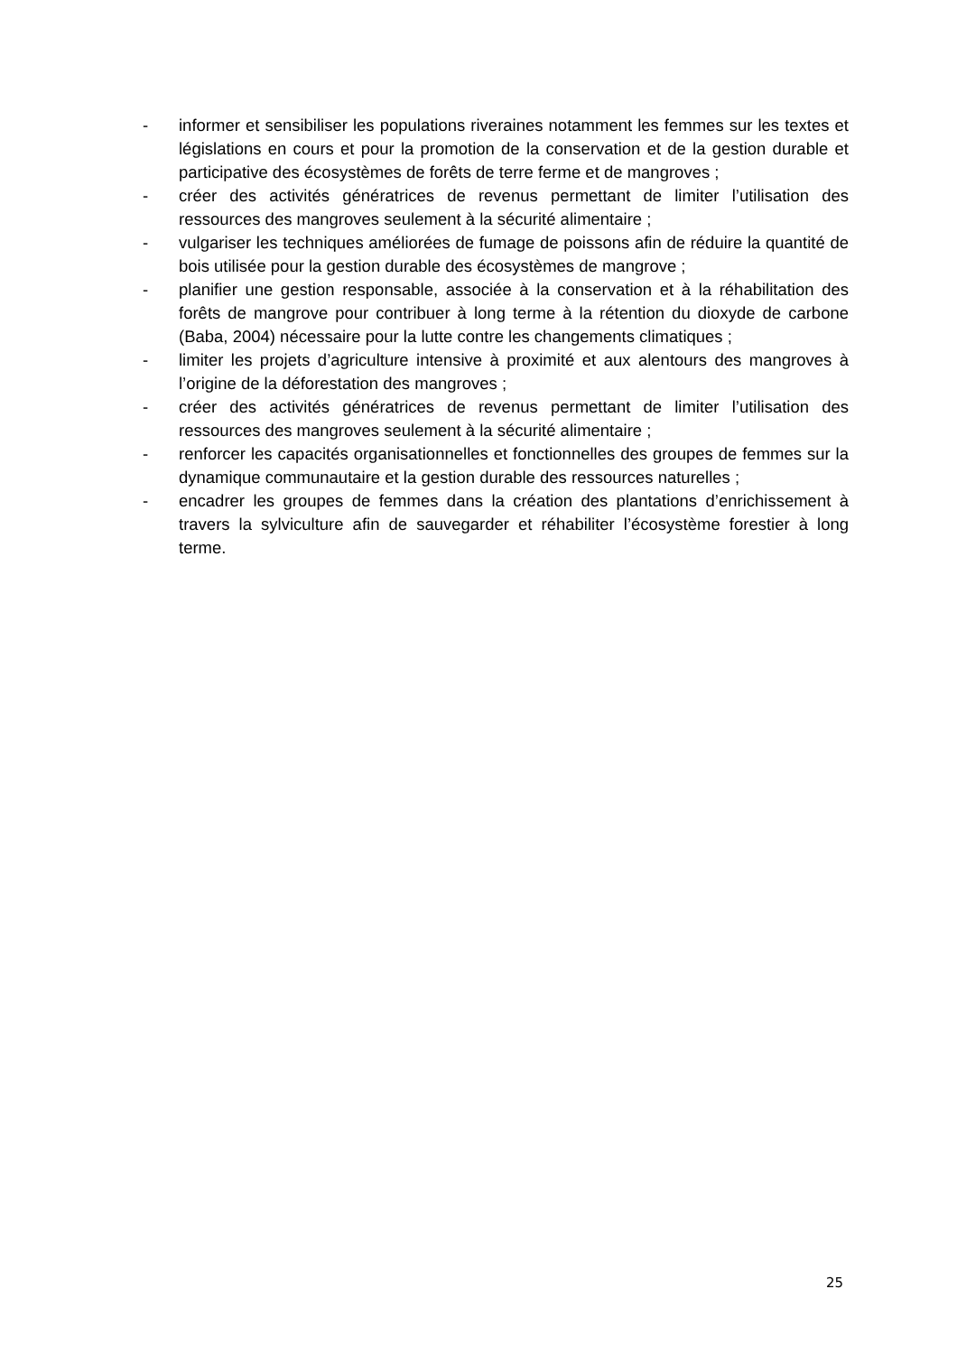- informer et sensibiliser les populations riveraines notamment les femmes sur les textes et législations en cours et pour la promotion de la conservation et de la gestion durable et participative des écosystèmes de forêts de terre ferme et de mangroves ;
- créer des activités génératrices de revenus permettant de limiter l’utilisation des ressources des mangroves seulement à la sécurité alimentaire ;
- vulgariser les techniques améliorées de fumage de poissons afin de réduire la quantité de bois utilisée pour la gestion durable des écosystèmes de mangrove ;
- planifier une gestion responsable, associée à la conservation et à la réhabilitation des forêts de mangrove pour contribuer à long terme à la rétention du dioxyde de carbone (Baba, 2004) nécessaire pour la lutte contre les changements climatiques ;
- limiter les projets d’agriculture intensive à proximité et aux alentours des mangroves à l’origine de la déforestation des mangroves ;
- créer des activités génératrices de revenus permettant de limiter l’utilisation des ressources des mangroves seulement à la sécurité alimentaire ;
- renforcer les capacités organisationnelles et fonctionnelles des groupes de femmes sur la dynamique communautaire et la gestion durable des ressources naturelles ;
- encadrer les groupes de femmes dans la création des plantations d’enrichissement à travers la sylviculture afin de sauvegarder et réhabiliter l’écosystème forestier à long terme.
25